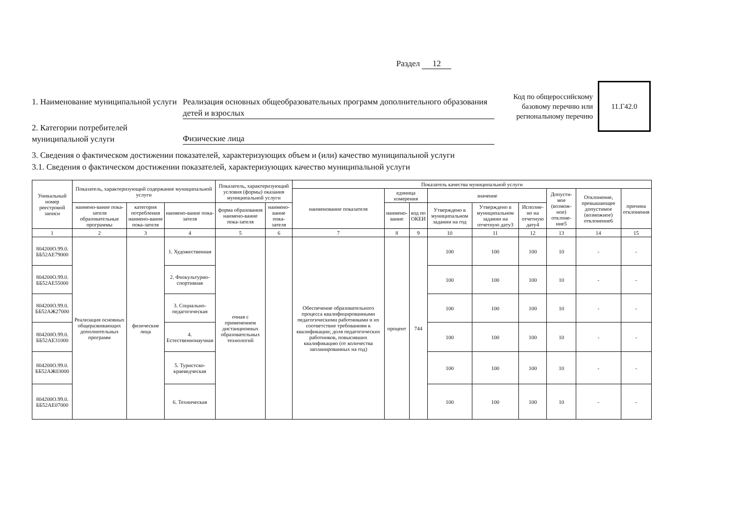Раздел 12
Код по общероссийскому базовому перечню или региональному перечню
11.Г42.0
1. Наименование муниципальной услуги
Реализация основных общеобразовательных программ дополнительного образования детей и взрослых
2. Категории потребителей муниципальной услуги
Физические лица
3. Сведения о фактическом достижении показателей, характеризующих объем и (или) качество муниципальной услуги
3.1. Сведения о фактическом достижении показателей, характеризующих качество муниципальной услуги
| Уникальный номер реестровой записи | Показатель, характеризующий содержание муниципальной услуги | | | Показатель, характеризующий условия (формы) оказания муниципальной услуги | | Показатель качества муниципальной услуги | | | | | | | | |
| --- | --- | --- | --- | --- | --- | --- | --- | --- | --- | --- | --- | --- | --- | --- |
| | | | | | | наименование показателя | единица измерения | | значение | | | Допусти-мое (возмож-ное) отклоне-ние5 | Отклонение, превышающее допустимое (возможное) отклонение6 | причина отклонения |
| | наимено-вание пока-зателя образовательные программы | категория потребления наимено-вание пока-зателя | наимено-вание пока-зателя | форма образования наимено-вание пока-зателя | наимено-вание пока-зателя | | наимено-вание | код по ОКЕИ | Утверждено в муниципальном задании на год | Утверждено в муниципальном задании на отчетную дату3 | Исполне-но на отчетную дату4 | | | |
| 1 | 2 | 3 | 4 | 5 | 6 | 7 | 8 | 9 | 10 | 11 | 12 | 13 | 14 | 15 |
| 804200О.99.0. ББ52АЕ79000 | Реализация основных общеразвивающих дополнительных программ | физические лица | 1. Художественная | очная с применением дистанционных образовательных технологий | | Обеспечение образовательного процесса квалифицированными педагогическими работниками и их соответствие требованиям к квалификации; доля педагогических работников, повысивших квалификацию (от количества запланированных на год) | процент | 744 | 100 | 100 | 100 | 10 | - | - |
| 804200О.99.0. ББ52АЕ55000 | | | 2. Физкультурно-спортивная | | | | | | 100 | 100 | 100 | 10 | - | - |
| 804200О.99.0. ББ52АЖ27000 | | | 3. Социально-педагогическая | | | | | | 100 | 100 | 100 | 10 | - | - |
| 804200О.99.0. ББ52АЕ31000 | | | 4. Естественнонаучная | | | | | | 100 | 100 | 100 | 10 | - | - |
| 804200О.99.0. ББ52АЖ03000 | | | 5. Туристско-краеведческая | | | | | | 100 | 100 | 100 | 10 | - | - |
| 804200О.99.0. ББ52АЕ07000 | | | 6. Техническая | | | | | | 100 | 100 | 100 | 10 | - | - |